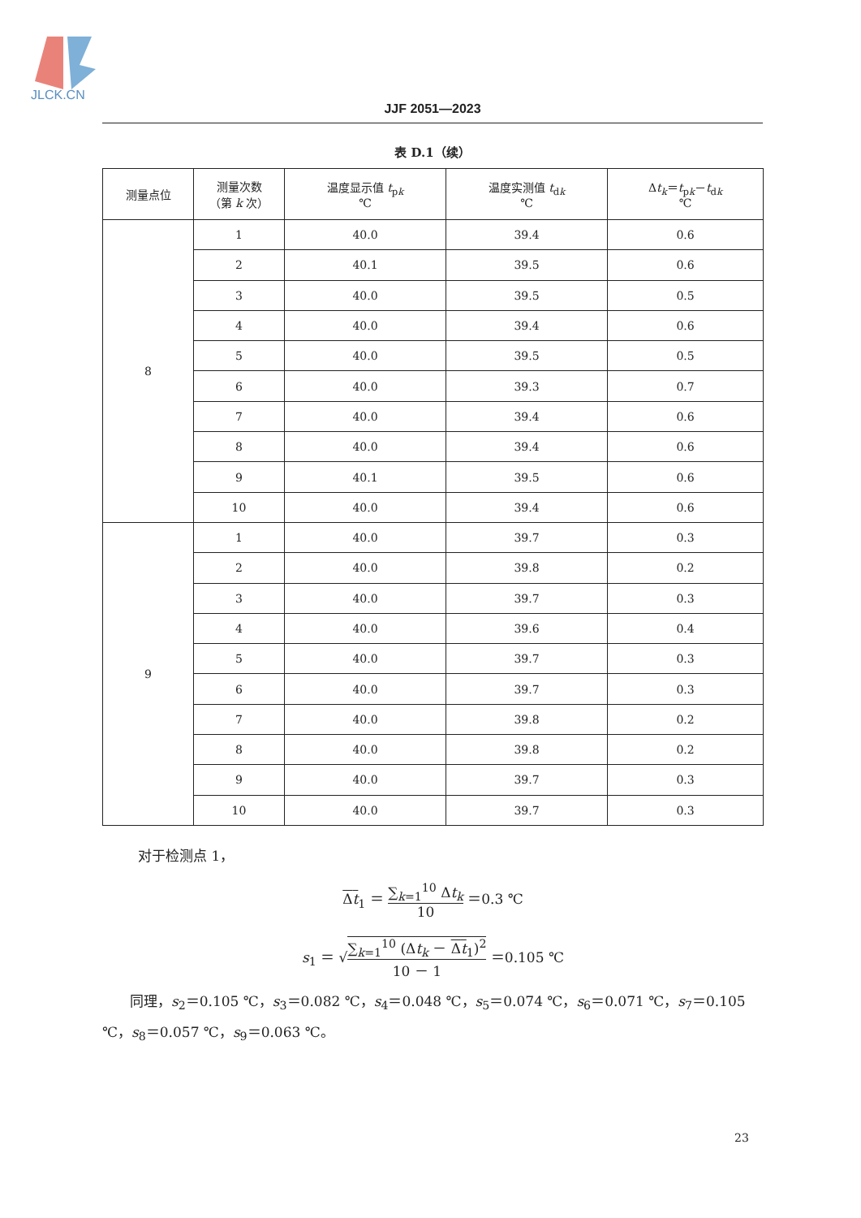JLCK.CN
JJF 2051—2023
表 D.1（续）
| 测量点位 | 测量次数 （第 k 次） | 温度显示值 t<sub>pk</sub> ℃ | 温度实测值 t<sub>dk</sub> ℃ | Δ t<sub>k</sub> ＝ t<sub>pk</sub>－ t<sub>dk</sub> ℃ |
| --- | --- | --- | --- | --- |
| 8 | 1 | 40.0 | 39.4 | 0.6 |
| | 2 | 40.1 | 39.5 | 0.6 |
| | 3 | 40.0 | 39.5 | 0.5 |
| | 4 | 40.0 | 39.4 | 0.6 |
| | 5 | 40.0 | 39.5 | 0.5 |
| | 6 | 40.0 | 39.3 | 0.7 |
| | 7 | 40.0 | 39.4 | 0.6 |
| | 8 | 40.0 | 39.4 | 0.6 |
| | 9 | 40.1 | 39.5 | 0.6 |
| | 10 | 40.0 | 39.4 | 0.6 |
| 9 | 1 | 40.0 | 39.7 | 0.3 |
| | 2 | 40.0 | 39.8 | 0.2 |
| | 3 | 40.0 | 39.7 | 0.3 |
| | 4 | 40.0 | 39.6 | 0.4 |
| | 5 | 40.0 | 39.7 | 0.3 |
| | 6 | 40.0 | 39.7 | 0.3 |
| | 7 | 40.0 | 39.8 | 0.2 |
| | 8 | 40.0 | 39.8 | 0.2 |
| | 9 | 40.0 | 39.7 | 0.3 |
| | 10 | 40.0 | 39.7 | 0.3 |
对于检测点 1，
Δt<sub>1</sub> ＝ ∑<sub>k=1</sub><sup>10</sup> Δt<sub>k</sub> 10 ＝0.3 ℃
s<sub>1</sub> ＝ √∑<sub>k=1</sub><sup>10</sup> (Δt<sub>k</sub> － Δt<sub>1</sub>)<sup>2</sup> 10 － 1 ＝0.105 ℃
　　同理，s<sub>2</sub>＝0.105 ℃，s<sub>3</sub>＝0.082 ℃，s<sub>4</sub>＝0.048 ℃，s<sub>5</sub>＝0.074 ℃，s<sub>6</sub>＝0.071 ℃，s<sub>7</sub>＝0.105 ℃，s<sub>8</sub>＝0.057 ℃，s<sub>9</sub>＝0.063 ℃。
23